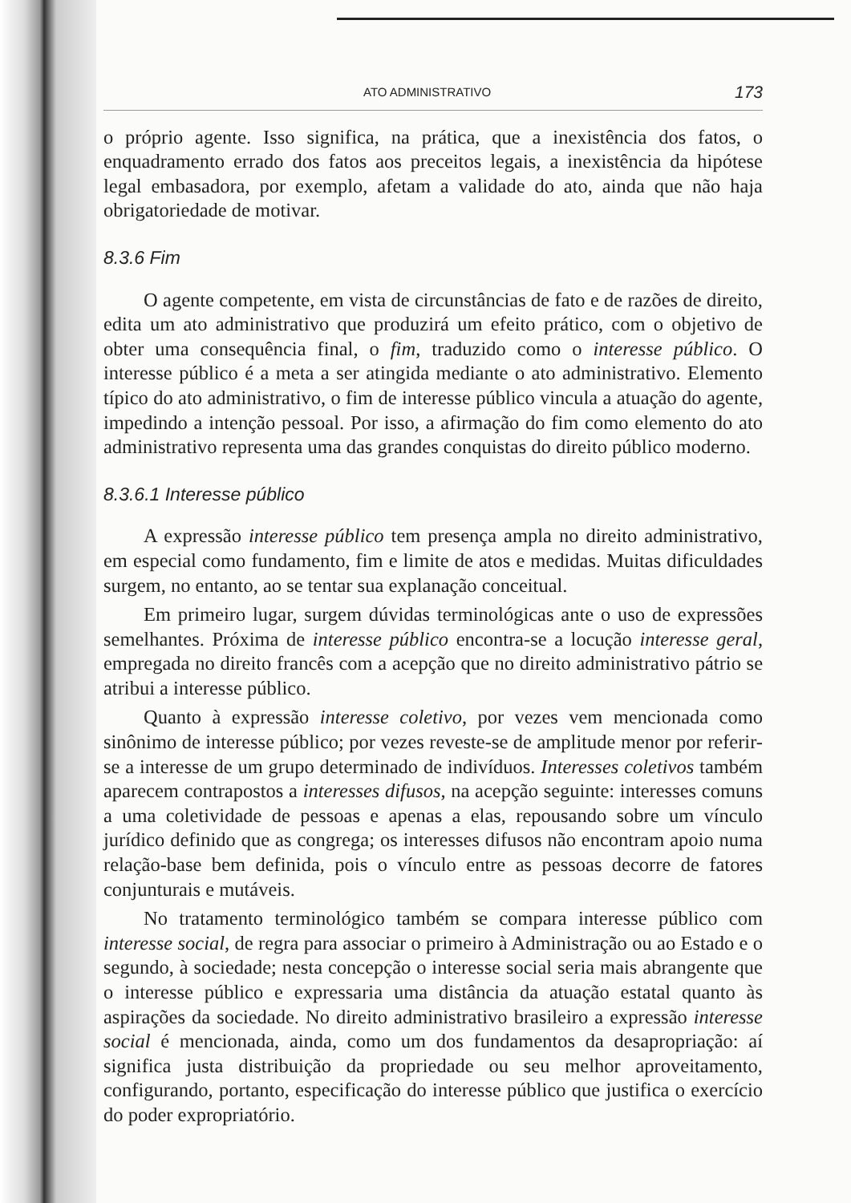ATO ADMINISTRATIVO 173
o próprio agente. Isso significa, na prática, que a inexistência dos fatos, o enquadramento errado dos fatos aos preceitos legais, a inexistência da hipótese legal embasadora, por exemplo, afetam a validade do ato, ainda que não haja obrigatoriedade de motivar.
8.3.6 Fim
O agente competente, em vista de circunstâncias de fato e de razões de direito, edita um ato administrativo que produzirá um efeito prático, com o objetivo de obter uma consequência final, o fim, traduzido como o interesse público. O interesse público é a meta a ser atingida mediante o ato administrativo. Elemento típico do ato administrativo, o fim de interesse público vincula a atuação do agente, impedindo a intenção pessoal. Por isso, a afirmação do fim como elemento do ato administrativo representa uma das grandes conquistas do direito público moderno.
8.3.6.1 Interesse público
A expressão interesse público tem presença ampla no direito administrativo, em especial como fundamento, fim e limite de atos e medidas. Muitas dificuldades surgem, no entanto, ao se tentar sua explanação conceitual.
Em primeiro lugar, surgem dúvidas terminológicas ante o uso de expressões semelhantes. Próxima de interesse público encontra-se a locução interesse geral, empregada no direito francês com a acepção que no direito administrativo pátrio se atribui a interesse público.
Quanto à expressão interesse coletivo, por vezes vem mencionada como sinônimo de interesse público; por vezes reveste-se de amplitude menor por referir-se a interesse de um grupo determinado de indivíduos. Interesses coletivos também aparecem contrapostos a interesses difusos, na acepção seguinte: interesses comuns a uma coletividade de pessoas e apenas a elas, repousando sobre um vínculo jurídico definido que as congrega; os interesses difusos não encontram apoio numa relação-base bem definida, pois o vínculo entre as pessoas decorre de fatores conjunturais e mutáveis.
No tratamento terminológico também se compara interesse público com interesse social, de regra para associar o primeiro à Administração ou ao Estado e o segundo, à sociedade; nesta concepção o interesse social seria mais abrangente que o interesse público e expressaria uma distância da atuação estatal quanto às aspirações da sociedade. No direito administrativo brasileiro a expressão interesse social é mencionada, ainda, como um dos fundamentos da desapropriação: aí significa justa distribuição da propriedade ou seu melhor aproveitamento, configurando, portanto, especificação do interesse público que justifica o exercício do poder expropriatório.